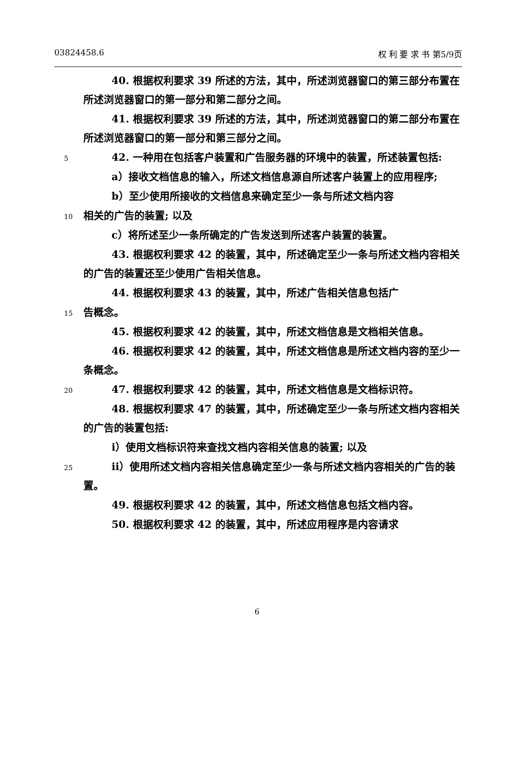03824458.6 权 利 要 求 书 第5/9页
40. 根据权利要求 39 所述的方法，其中，所述浏览器窗口的第三部分布置在所述浏览器窗口的第一部分和第二部分之间。
41. 根据权利要求 39 所述的方法，其中，所述浏览器窗口的第二部分布置在所述浏览器窗口的第一部分和第三部分之间。
5
42. 一种用在包括客户装置和广告服务器的环境中的装置，所述装置包括:
a）接收文档信息的输入，所述文档信息源自所述客户装置上的应用程序;
b）至少使用所接收的文档信息来确定至少一条与所述文档内容
10
相关的广告的装置; 以及
c）将所述至少一条所确定的广告发送到所述客户装置的装置。
43. 根据权利要求 42 的装置，其中，所述确定至少一条与所述文档内容相关的广告的装置还至少使用广告相关信息。
44. 根据权利要求 43 的装置，其中，所述广告相关信息包括广
15
告概念。
45. 根据权利要求 42 的装置，其中，所述文档信息是文档相关信息。
46. 根据权利要求 42 的装置，其中，所述文档信息是所述文档内容的至少一条概念。
20
47. 根据权利要求 42 的装置，其中，所述文档信息是文档标识符。
48. 根据权利要求 47 的装置，其中，所述确定至少一条与所述文档内容相关的广告的装置包括:
i）使用文档标识符来查找文档内容相关信息的装置; 以及
25
ii）使用所述文档内容相关信息确定至少一条与所述文档内容相关的广告的装置。
49. 根据权利要求 42 的装置，其中，所述文档信息包括文档内容。
50. 根据权利要求 42 的装置，其中，所述应用程序是内容请求
6